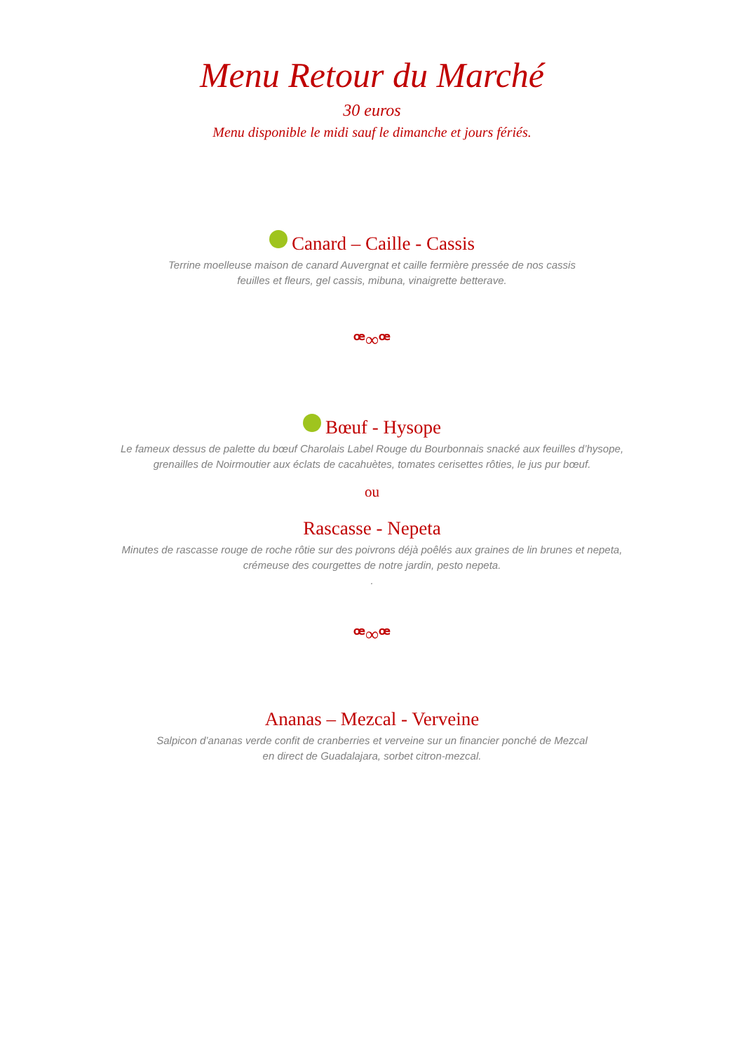Menu Retour du Marché
30 euros
Menu disponible le midi sauf le dimanche et jours fériés.
Canard – Caille - Cassis
Terrine moelleuse maison de canard Auvergnat et caille fermière pressée de nos cassis
feuilles et fleurs, gel cassis, mibuna, vinaigrette betterave.
ꟹ∞ꟹ
Bœuf - Hysope
Le fameux dessus de palette du bœuf Charolais Label Rouge du Bourbonnais snacké aux feuilles d’hysope,
grenailles de Noirmoutier aux éclats de cacahuètes, tomates cerisettes rôties, le jus pur bœuf.
ou
Rascasse - Nepeta
Minutes de rascasse rouge de roche rôtie sur des poivrons déjà poêlés aux graines de lin brunes et nepeta,
crémeuse des courgettes de notre jardin, pesto nepeta.
.
ꟹ∞ꟹ
Ananas – Mezcal - Verveine
Salpicon d’ananas verde confit de cranberries et verveine sur un financier ponché de Mezcal
en direct de Guadalajara, sorbet citron-mezcal.